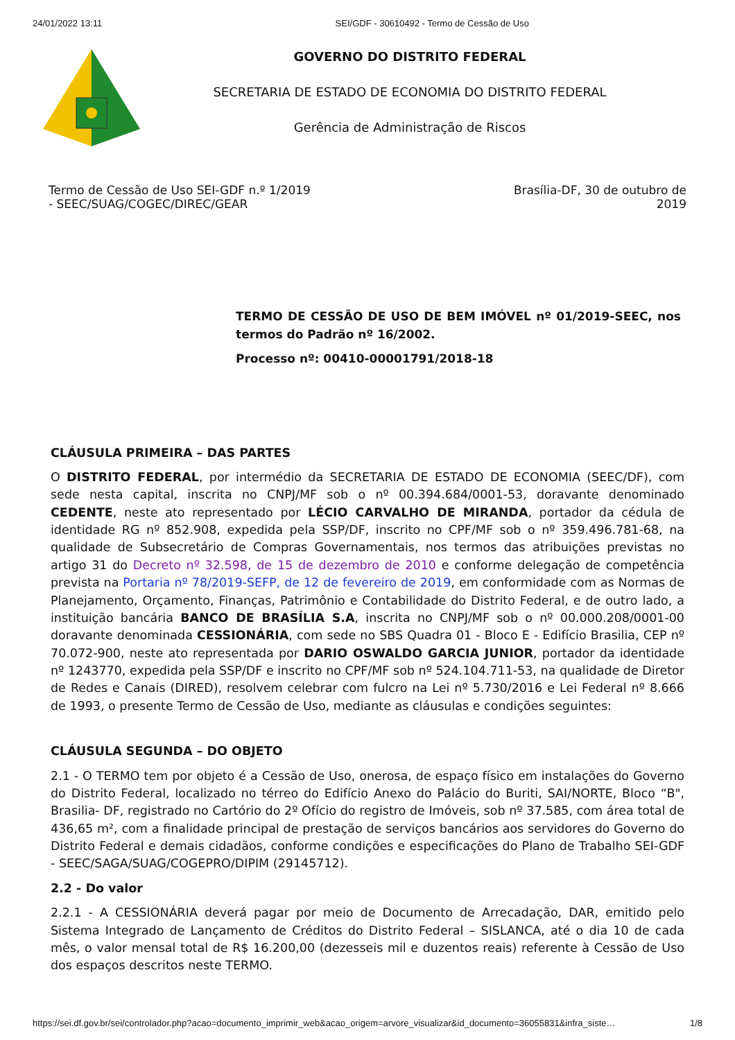24/01/2022 13:11 SEI/GDF - 30610492 - Termo de Cessão de Uso
GOVERNO DO DISTRITO FEDERAL
SECRETARIA DE ESTADO DE ECONOMIA DO DISTRITO FEDERAL
Gerência de Administração de Riscos
Termo de Cessão de Uso SEI-GDF n.º 1/2019
- SEEC/SUAG/COGEC/DIREC/GEAR
Brasília-DF, 30 de outubro de
2019
TERMO DE CESSÃO DE USO DE BEM IMÓVEL nº 01/2019-SEEC, nos termos do Padrão nº 16/2002.
Processo nº: 00410-00001791/2018-18
CLÁUSULA PRIMEIRA – DAS PARTES
O DISTRITO FEDERAL, por intermédio da SECRETARIA DE ESTADO DE ECONOMIA (SEEC/DF), com sede nesta capital, inscrita no CNPJ/MF sob o nº 00.394.684/0001-53, doravante denominado CEDENTE, neste ato representado por LÉCIO CARVALHO DE MIRANDA, portador da cédula de identidade RG nº 852.908, expedida pela SSP/DF, inscrito no CPF/MF sob o nº 359.496.781-68, na qualidade de Subsecretário de Compras Governamentais, nos termos das atribuições previstas no artigo 31 do Decreto nº 32.598, de 15 de dezembro de 2010 e conforme delegação de competência prevista na Portaria nº 78/2019-SEFP, de 12 de fevereiro de 2019, em conformidade com as Normas de Planejamento, Orçamento, Finanças, Patrimônio e Contabilidade do Distrito Federal, e de outro lado, a instituição bancária BANCO DE BRASÍLIA S.A, inscrita no CNPJ/MF sob o nº 00.000.208/0001-00 doravante denominada CESSIONÁRIA, com sede no SBS Quadra 01 - Bloco E - Edifício Brasilia, CEP nº 70.072-900, neste ato representada por DARIO OSWALDO GARCIA JUNIOR, portador da identidade nº 1243770, expedida pela SSP/DF e inscrito no CPF/MF sob nº 524.104.711-53, na qualidade de Diretor de Redes e Canais (DIRED), resolvem celebrar com fulcro na Lei nº 5.730/2016 e Lei Federal nº 8.666 de 1993, o presente Termo de Cessão de Uso, mediante as cláusulas e condições seguintes:
CLÁUSULA SEGUNDA – DO OBJETO
2.1 - O TERMO tem por objeto é a Cessão de Uso, onerosa, de espaço físico em instalações do Governo do Distrito Federal, localizado no térreo do Edifício Anexo do Palácio do Buriti, SAI/NORTE, Bloco “B", Brasilia- DF, registrado no Cartório do 2º Ofício do registro de Imóveis, sob nº 37.585, com área total de 436,65 m², com a finalidade principal de prestação de serviços bancários aos servidores do Governo do Distrito Federal e demais cidadãos, conforme condições e especificações do Plano de Trabalho SEI-GDF - SEEC/SAGA/SUAG/COGEPRO/DIPIM (29145712).
2.2 - Do valor
2.2.1 - A CESSIONÁRIA deverá pagar por meio de Documento de Arrecadação, DAR, emitido pelo Sistema Integrado de Lançamento de Créditos do Distrito Federal – SISLANCA, até o dia 10 de cada mês, o valor mensal total de R$ 16.200,00 (dezesseis mil e duzentos reais) referente à Cessão de Uso dos espaços descritos neste TERMO.
https://sei.df.gov.br/sei/controlador.php?acao=documento_imprimir_web&acao_origem=arvore_visualizar&id_documento=36055831&infra_siste… 1/8